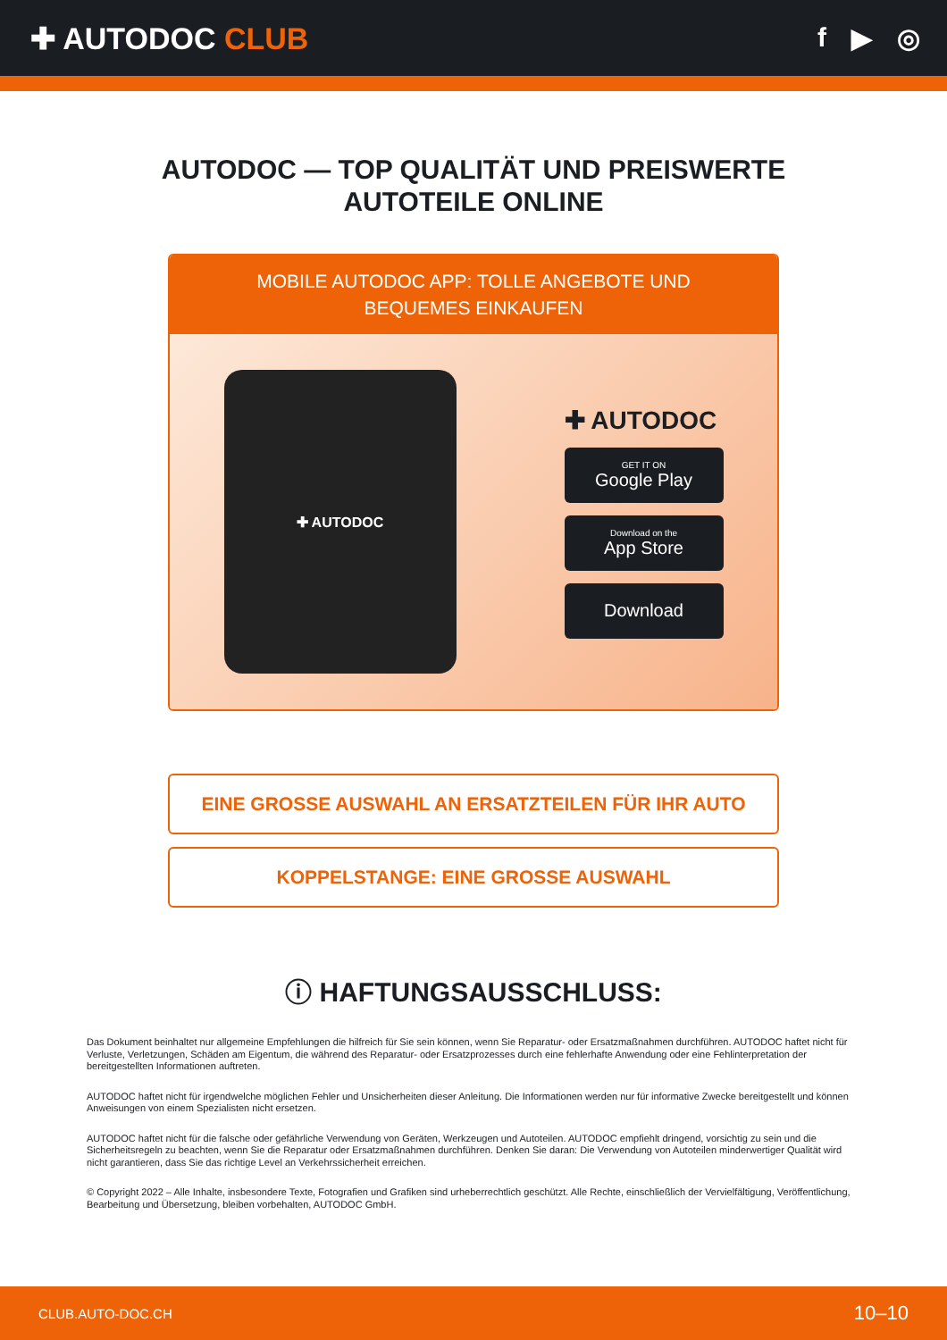✚ AUTODOC CLUB f ▶ ◎
AUTODOC — TOP QUALITÄT UND PREISWERTE
AUTOTEILE ONLINE
MOBILE AUTODOC APP: TOLLE ANGEBOTE UND BEQUEMES EINKAUFEN
✚ AUTODOC
✚ AUTODOC
GET IT ON
Google Play
Download on the
App Store
Download
EINE GROSSE AUSWAHL AN ERSATZTEILEN FÜR IHR AUTO
KOPPELSTANGE: EINE GROSSE AUSWAHL
ⓘ HAFTUNGSAUSSCHLUSS:
Das Dokument beinhaltet nur allgemeine Empfehlungen die hilfreich für Sie sein können, wenn Sie Reparatur- oder Ersatzmaßnahmen durchführen. AUTODOC haftet nicht für Verluste, Verletzungen, Schäden am Eigentum, die während des Reparatur- oder Ersatzprozesses durch eine fehlerhafte Anwendung oder eine Fehlinterpretation der bereitgestellten Informationen auftreten.
AUTODOC haftet nicht für irgendwelche möglichen Fehler und Unsicherheiten dieser Anleitung. Die Informationen werden nur für informative Zwecke bereitgestellt und können Anweisungen von einem Spezialisten nicht ersetzen.
AUTODOC haftet nicht für die falsche oder gefährliche Verwendung von Geräten, Werkzeugen und Autoteilen. AUTODOC empfiehlt dringend, vorsichtig zu sein und die Sicherheitsregeln zu beachten, wenn Sie die Reparatur oder Ersatzmaßnahmen durchführen. Denken Sie daran: Die Verwendung von Autoteilen minderwertiger Qualität wird nicht garantieren, dass Sie das richtige Level an Verkehrssicherheit erreichen.
© Copyright 2022 – Alle Inhalte, insbesondere Texte, Fotografien und Grafiken sind urheberrechtlich geschützt. Alle Rechte, einschließlich der Vervielfältigung, Veröffentlichung, Bearbeitung und Übersetzung, bleiben vorbehalten, AUTODOC GmbH.
CLUB.AUTO-DOC.CH 10–10